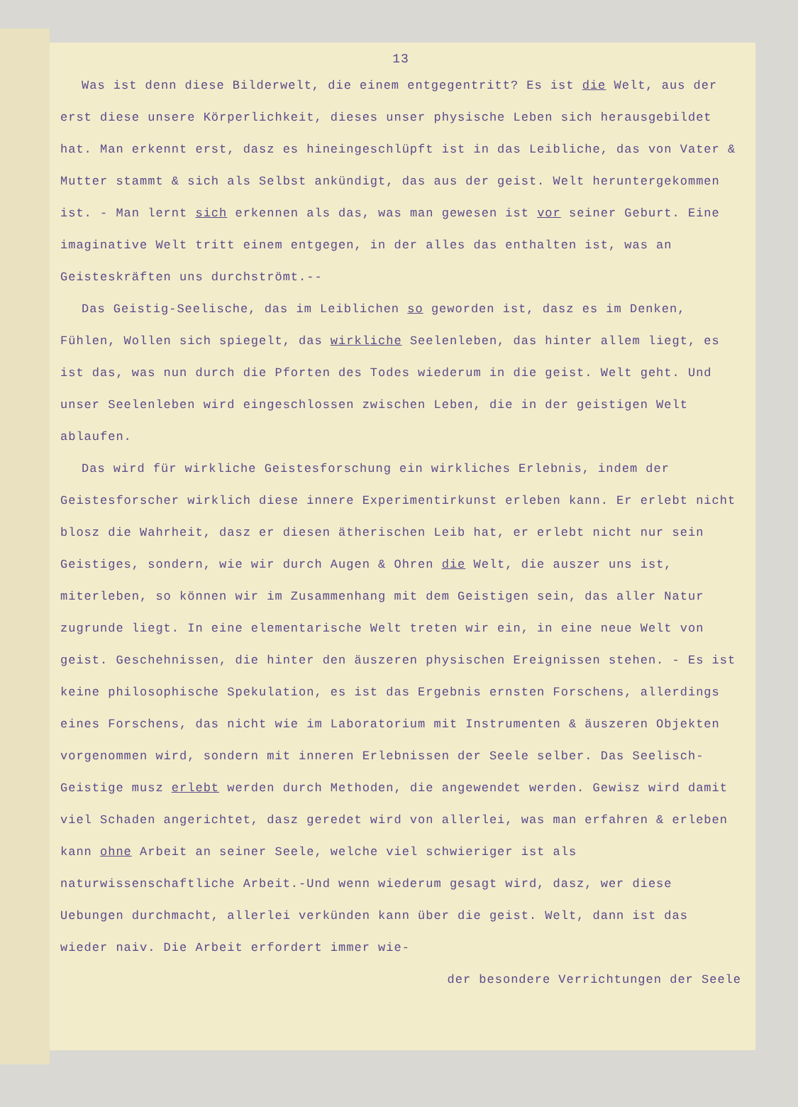13
Was ist denn diese Bilderwelt, die einem entgegentritt? Es ist die Welt, aus der erst diese unsere Körperlichkeit, dieses unser physische Leben sich herausgebildet hat. Man erkennt erst, dasz es hineingeschlüpft ist in das Leibliche, das von Vater & Mutter stammt & sich als Selbst ankündigt, das aus der geist. Welt heruntergekommen ist. - Man lernt sich erkennen als das, was man gewesen ist vor seiner Geburt. Eine imaginative Welt tritt einem entgegen, in der alles das enthalten ist, was an Geisteskräften uns durchströmt.--
Das Geistig-Seelische, das im Leiblichen so geworden ist, dasz es im Denken, Fühlen, Wollen sich spiegelt, das wirkliche Seelenleben, das hinter allem liegt, es ist das, was nun durch die Pforten des Todes wiederum in die geist. Welt geht. Und unser Seelenleben wird eingeschlossen zwischen Leben, die in der geistigen Welt ablaufen.
Das wird für wirkliche Geistesforschung ein wirkliches Erlebnis, indem der Geistesforscher wirklich diese innere Experimentirkunst erleben kann. Er erlebt nicht blosz die Wahrheit, dasz er diesen ätherischen Leib hat, er erlebt nicht nur sein Geistiges, sondern, wie wir durch Augen & Ohren die Welt, die auszer uns ist, miterleben, so können wir im Zusammenhang mit dem Geistigen sein, das aller Natur zugrunde liegt. In eine elementarische Welt treten wir ein, in eine neue Welt von geist. Geschehnissen, die hinter den äuszeren physischen Ereignissen stehen. - Es ist keine philosophische Spekulation, es ist das Ergebnis ernsten Forschens, allerdings eines Forschens, das nicht wie im Laboratorium mit Instrumenten & äuszeren Objekten vorgenommen wird, sondern mit inneren Erlebnissen der Seele selber. Das Seelisch-Geistige musz erlebt werden durch Methoden, die angewendet werden. Gewisz wird damit viel Schaden angerichtet, dasz geredet wird von allerlei, was man erfahren & erleben kann ohne Arbeit an seiner Seele, welche viel schwieriger ist als naturwissenschaftliche Arbeit.-Und wenn wiederum gesagt wird, dasz, wer diese Uebungen durchmacht, allerlei verkünden kann über die geist. Welt, dann ist das wieder naiv. Die Arbeit erfordert immer wie-
der besondere Verrichtungen der Seele